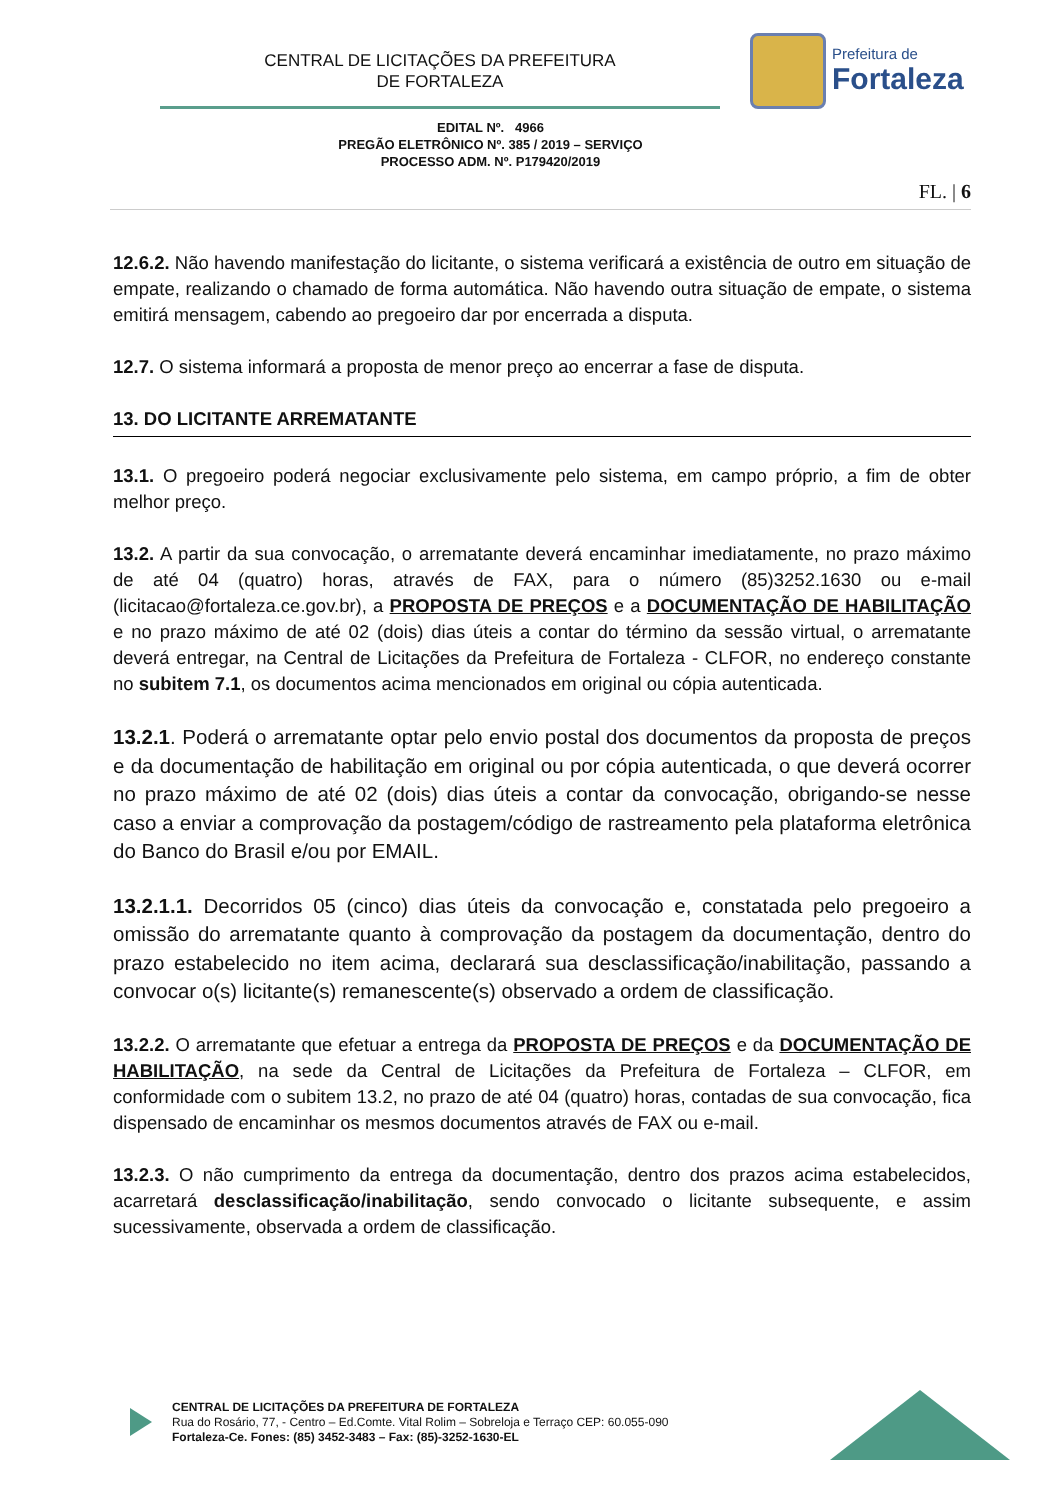CENTRAL DE LICITAÇÕES DA PREFEITURA
DE FORTALEZA
Prefeitura de
Fortaleza
EDITAL Nº. 4966
PREGÃO ELETRÔNICO Nº. 385 / 2019 – SERVIÇO
PROCESSO ADM. Nº. P179420/2019
FL. | 6
12.6.2. Não havendo manifestação do licitante, o sistema verificará a existência de outro em situação de empate, realizando o chamado de forma automática. Não havendo outra situação de empate, o sistema emitirá mensagem, cabendo ao pregoeiro dar por encerrada a disputa.
12.7. O sistema informará a proposta de menor preço ao encerrar a fase de disputa.
13. DO LICITANTE ARREMATANTE
13.1. O pregoeiro poderá negociar exclusivamente pelo sistema, em campo próprio, a fim de obter melhor preço.
13.2. A partir da sua convocação, o arrematante deverá encaminhar imediatamente, no prazo máximo de até 04 (quatro) horas, através de FAX, para o número (85)3252.1630 ou e-mail (licitacao@fortaleza.ce.gov.br), a PROPOSTA DE PREÇOS e a DOCUMENTAÇÃO DE HABILITAÇÃO e no prazo máximo de até 02 (dois) dias úteis a contar do término da sessão virtual, o arrematante deverá entregar, na Central de Licitações da Prefeitura de Fortaleza - CLFOR, no endereço constante no subitem 7.1, os documentos acima mencionados em original ou cópia autenticada.
13.2.1. Poderá o arrematante optar pelo envio postal dos documentos da proposta de preços e da documentação de habilitação em original ou por cópia autenticada, o que deverá ocorrer no prazo máximo de até 02 (dois) dias úteis a contar da convocação, obrigando-se nesse caso a enviar a comprovação da postagem/código de rastreamento pela plataforma eletrônica do Banco do Brasil e/ou por EMAIL.
13.2.1.1. Decorridos 05 (cinco) dias úteis da convocação e, constatada pelo pregoeiro a omissão do arrematante quanto à comprovação da postagem da documentação, dentro do prazo estabelecido no item acima, declarará sua desclassificação/inabilitação, passando a convocar o(s) licitante(s) remanescente(s) observado a ordem de classificação.
13.2.2. O arrematante que efetuar a entrega da PROPOSTA DE PREÇOS e da DOCUMENTAÇÃO DE HABILITAÇÃO, na sede da Central de Licitações da Prefeitura de Fortaleza – CLFOR, em conformidade com o subitem 13.2, no prazo de até 04 (quatro) horas, contadas de sua convocação, fica dispensado de encaminhar os mesmos documentos através de FAX ou e-mail.
13.2.3. O não cumprimento da entrega da documentação, dentro dos prazos acima estabelecidos, acarretará desclassificação/inabilitação, sendo convocado o licitante subsequente, e assim sucessivamente, observada a ordem de classificação.
CENTRAL DE LICITAÇÕES DA PREFEITURA DE FORTALEZA
Rua do Rosário, 77, - Centro – Ed.Comte. Vital Rolim – Sobreloja e Terraço CEP: 60.055-090
Fortaleza-Ce. Fones: (85) 3452-3483 – Fax: (85)-3252-1630-EL